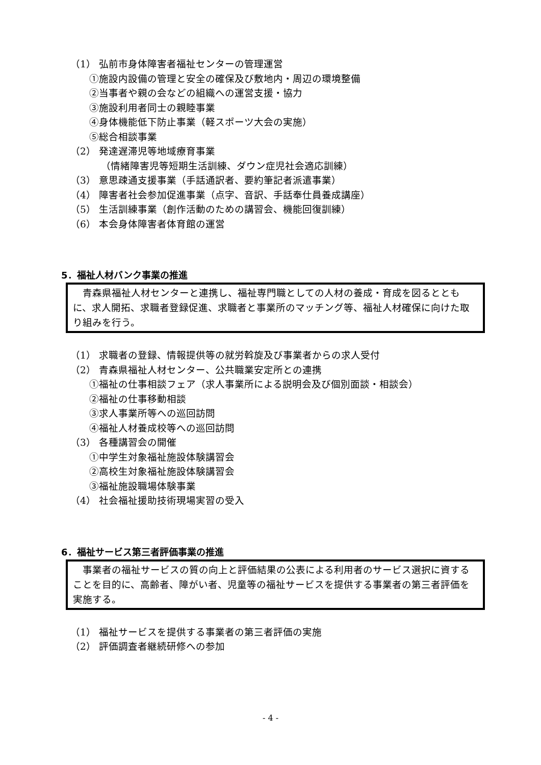（1） 弘前市身体障害者福祉センターの管理運営
①施設内設備の管理と安全の確保及び敷地内・周辺の環境整備
②当事者や親の会などの組織への運営支援・協力
③施設利用者同士の親睦事業
④身体機能低下防止事業（軽スポーツ大会の実施）
⑤総合相談事業
（2） 発達遅滞児等地域療育事業
（情緒障害児等短期生活訓練、ダウン症児社会適応訓練）
（3） 意思疎通支援事業（手話通訳者、要約筆記者派遣事業）
（4） 障害者社会参加促進事業（点字、音訳、手話奉仕員養成講座）
（5） 生活訓練事業（創作活動のための講習会、機能回復訓練）
（6） 本会身体障害者体育館の運営
5．福祉人材バンク事業の推進
　青森県福祉人材センターと連携し、福祉専門職としての人材の養成・育成を図るとともに、求人開拓、求職者登録促進、求職者と事業所のマッチング等、福祉人材確保に向けた取り組みを行う。
（1） 求職者の登録、情報提供等の就労斡旋及び事業者からの求人受付
（2） 青森県福祉人材センター、公共職業安定所との連携
①福祉の仕事相談フェア（求人事業所による説明会及び個別面談・相談会）
②福祉の仕事移動相談
③求人事業所等への巡回訪問
④福祉人材養成校等への巡回訪問
（3） 各種講習会の開催
①中学生対象福祉施設体験講習会
②高校生対象福祉施設体験講習会
③福祉施設職場体験事業
（4） 社会福祉援助技術現場実習の受入
6．福祉サービス第三者評価事業の推進
　事業者の福祉サービスの質の向上と評価結果の公表による利用者のサービス選択に資することを目的に、高齢者、障がい者、児童等の福祉サービスを提供する事業者の第三者評価を実施する。
（1） 福祉サービスを提供する事業者の第三者評価の実施
（2） 評価調査者継続研修への参加
- 4 -